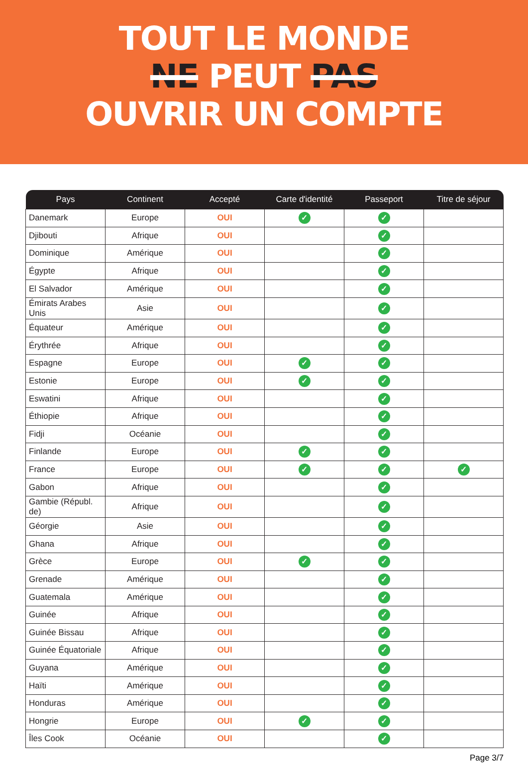TOUT LE MONDE
NE PEUT PAS
OUVRIR UN COMPTE
| Pays | Continent | Accepté | Carte d'identité | Passeport | Titre de séjour |
| --- | --- | --- | --- | --- | --- |
| Danemark | Europe | OUI | ✓ | ✓ | |
| Djibouti | Afrique | OUI | | ✓ | |
| Dominique | Amérique | OUI | | ✓ | |
| Égypte | Afrique | OUI | | ✓ | |
| El Salvador | Amérique | OUI | | ✓ | |
| Émirats Arabes Unis | Asie | OUI | | ✓ | |
| Équateur | Amérique | OUI | | ✓ | |
| Érythrée | Afrique | OUI | | ✓ | |
| Espagne | Europe | OUI | ✓ | ✓ | |
| Estonie | Europe | OUI | ✓ | ✓ | |
| Eswatini | Afrique | OUI | | ✓ | |
| Éthiopie | Afrique | OUI | | ✓ | |
| Fidji | Océanie | OUI | | ✓ | |
| Finlande | Europe | OUI | ✓ | ✓ | |
| France | Europe | OUI | ✓ | ✓ | ✓ |
| Gabon | Afrique | OUI | | ✓ | |
| Gambie (Républ. de) | Afrique | OUI | | ✓ | |
| Géorgie | Asie | OUI | | ✓ | |
| Ghana | Afrique | OUI | | ✓ | |
| Grèce | Europe | OUI | ✓ | ✓ | |
| Grenade | Amérique | OUI | | ✓ | |
| Guatemala | Amérique | OUI | | ✓ | |
| Guinée | Afrique | OUI | | ✓ | |
| Guinée Bissau | Afrique | OUI | | ✓ | |
| Guinée Équatoriale | Afrique | OUI | | ✓ | |
| Guyana | Amérique | OUI | | ✓ | |
| Haïti | Amérique | OUI | | ✓ | |
| Honduras | Amérique | OUI | | ✓ | |
| Hongrie | Europe | OUI | ✓ | ✓ | |
| Îles Cook | Océanie | OUI | | ✓ | |
Page 3/7